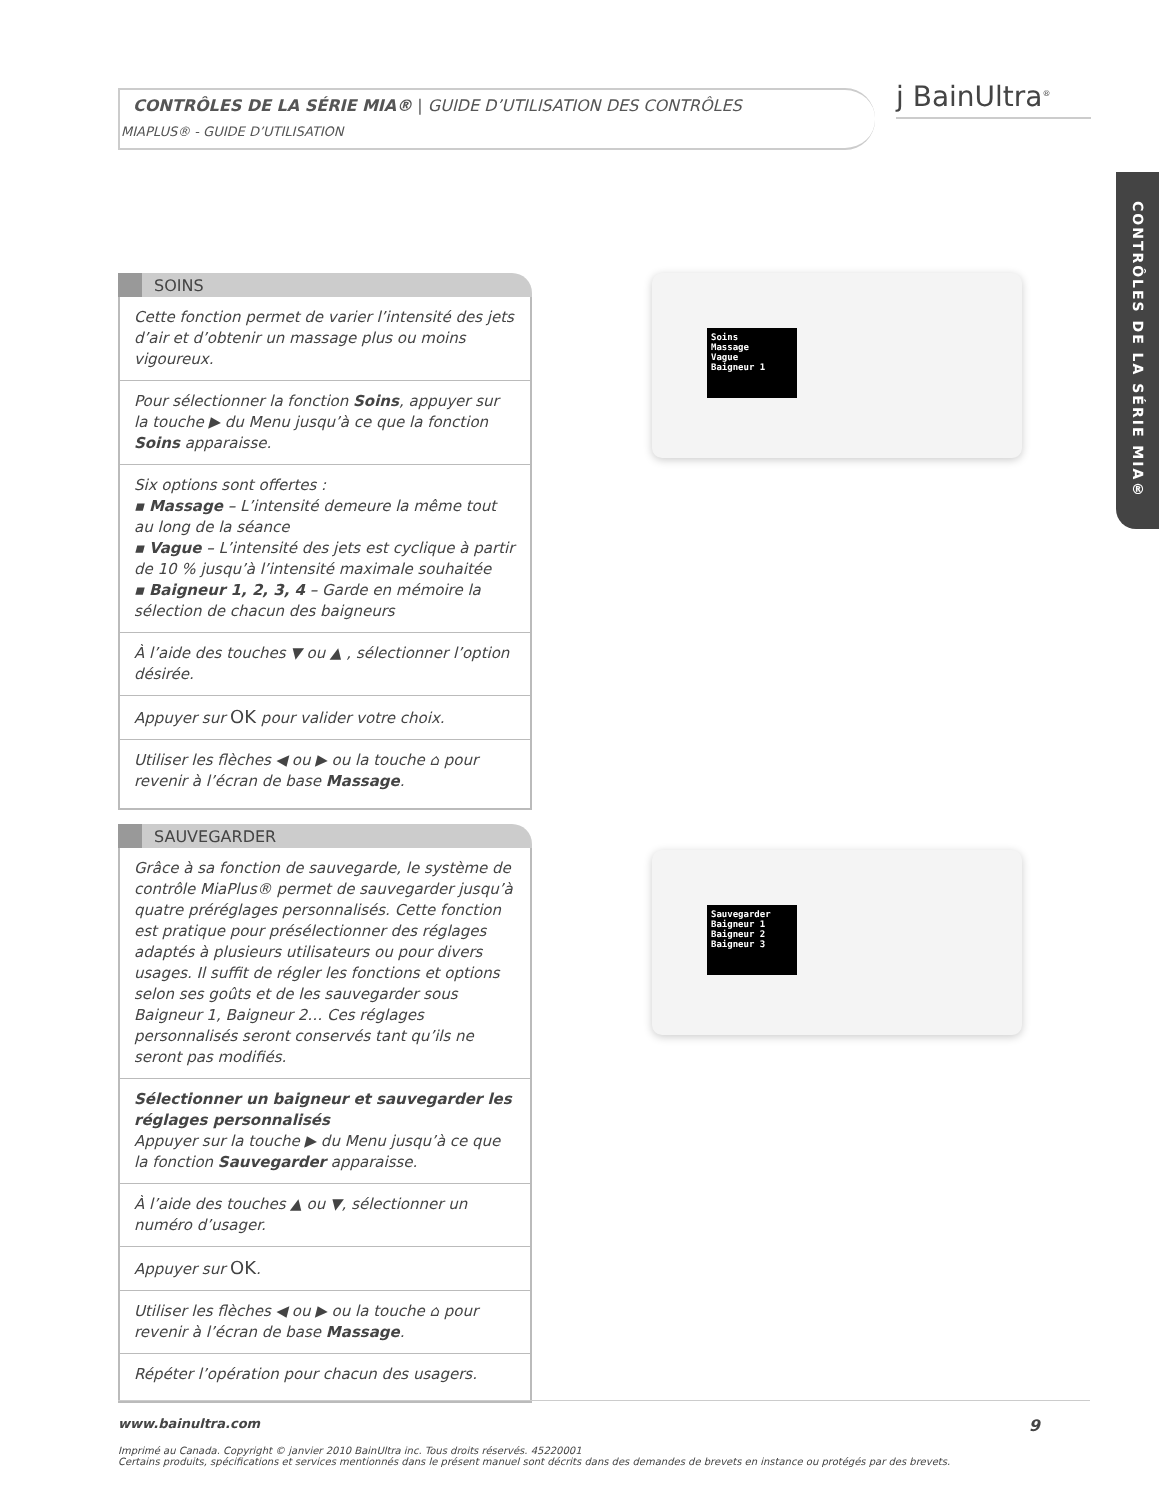CONTRÔLES DE LA SÉRIE MIA® | GUIDE D’UTILISATION DES CONTRÔLES
MIAPLUS® - GUIDE D’UTILISATION
ϳ BainUltra<sup>®</sup>
CONTRÔLES DE LA SÉRIE MIA®
SOINS
Cette fonction permet de varier l’intensité des jets d’air et d’obtenir un massage plus ou moins vigoureux.
Pour sélectionner la fonction Soins, appuyer sur la touche ▶ du Menu jusqu’à ce que la fonction Soins apparaisse.
Six options sont offertes :
▪ Massage – L’intensité demeure la même tout au long de la séance
▪ Vague – L’intensité des jets est cyclique à partir de 10 % jusqu’à l’intensité maximale souhaitée
▪ Baigneur 1, 2, 3, 4 – Garde en mémoire la sélection de chacun des baigneurs
À l’aide des touches ▼ ou ▲ , sélectionner l’option désirée.
Appuyer sur OK pour valider votre choix.
Utiliser les flèches ◀ ou ▶ ou la touche ⌂ pour revenir à l’écran de base Massage.
SAUVEGARDER
Grâce à sa fonction de sauvegarde, le système de contrôle MiaPlus® permet de sauvegarder jusqu’à quatre préréglages personnalisés. Cette fonction est pratique pour présélectionner des réglages adaptés à plusieurs utilisateurs ou pour divers usages. Il suffit de régler les fonctions et options selon ses goûts et de les sauvegarder sous Baigneur 1, Baigneur 2… Ces réglages personnalisés seront conservés tant qu’ils ne seront pas modifiés.
Sélectionner un baigneur et sauvegarder les réglages personnalisés
Appuyer sur la touche ▶ du Menu jusqu’à ce que la fonction Sauvegarder apparaisse.
À l’aide des touches ▲ ou ▼, sélectionner un numéro d’usager.
Appuyer sur OK.
Utiliser les flèches ◀ ou ▶ ou la touche ⌂ pour revenir à l’écran de base Massage.
Répéter l’opération pour chacun des usagers.
Soins
Massage
Vague
Baigneur 1
Sauvegarder
Baigneur 1
Baigneur 2
Baigneur 3
www.bainultra.com 9
Imprimé au Canada. Copyright © janvier 2010 BainUltra inc. Tous droits réservés. 45220001
Certains produits, spécifications et services mentionnés dans le présent manuel sont décrits dans des demandes de brevets en instance ou protégés par des brevets.